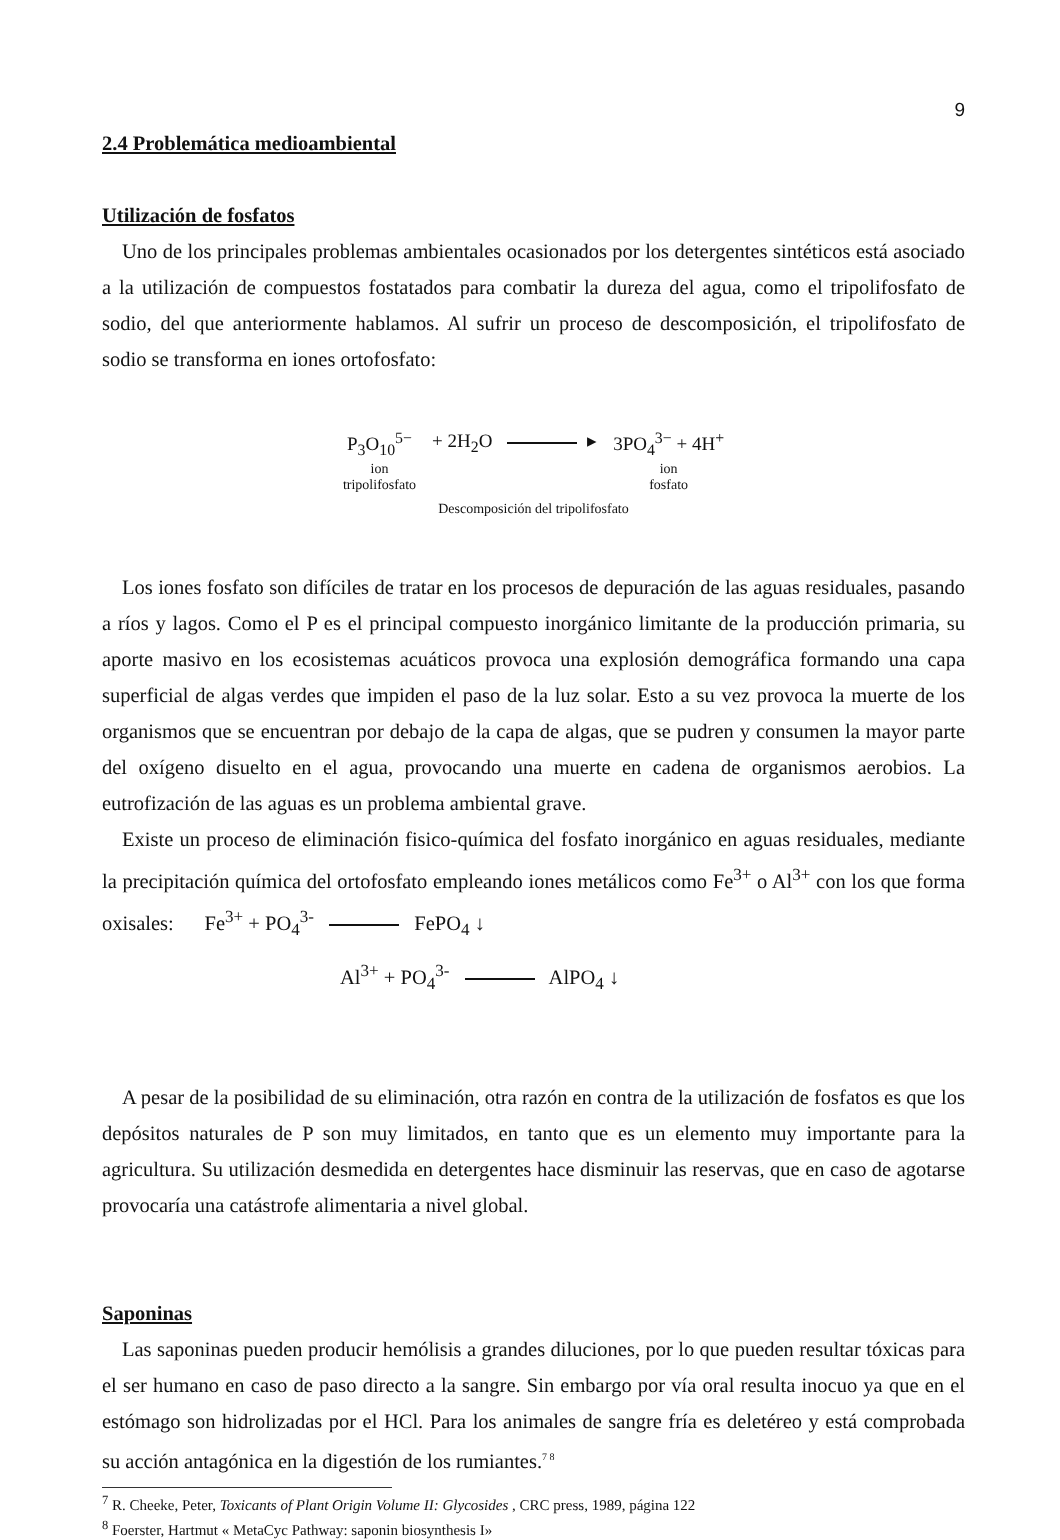9
2.4 Problemática medioambiental
Utilización de fosfatos
Uno de los principales problemas ambientales ocasionados por los detergentes sintéticos está asociado a la utilización de compuestos fostatados para combatir la dureza del agua, como el tripolifosfato de sodio, del que anteriormente hablamos. Al sufrir un proceso de descomposición, el tripolifosfato de sodio se transforma en iones ortofosfato:
| P<sub>3</sub>O<sub>10</sub><sup>5−</sup> | + 2H<sub>2</sub>O ▸ | 3PO<sub>4</sub><sup>3−</sup> + 4H<sup>+</sup> |
| ion tripolifosfato | | ion fosfato |
Descomposición del tripolifosfato
Los iones fosfato son difíciles de tratar en los procesos de depuración de las aguas residuales, pasando a ríos y lagos. Como el P es el principal compuesto inorgánico limitante de la producción primaria, su aporte masivo en los ecosistemas acuáticos provoca una explosión demográfica formando una capa superficial de algas verdes que impiden el paso de la luz solar. Esto a su vez provoca la muerte de los organismos que se encuentran por debajo de la capa de algas, que se pudren y consumen la mayor parte del oxígeno disuelto en el agua, provocando una muerte en cadena de organismos aerobios. La eutrofización de las aguas es un problema ambiental grave.
Existe un proceso de eliminación fisico-química del fosfato inorgánico en aguas residuales, mediante la precipitación química del ortofosfato empleando iones metálicos como Fe<sup>3+</sup> o Al<sup>3+</sup> con los que forma oxisales: Fe<sup>3+</sup> + PO<sub>4</sub><sup>3-</sup> FePO<sub>4</sub> ↓
Al<sup>3+</sup> + PO<sub>4</sub><sup>3-</sup> AlPO<sub>4</sub> ↓
A pesar de la posibilidad de su eliminación, otra razón en contra de la utilización de fosfatos es que los depósitos naturales de P son muy limitados, en tanto que es un elemento muy importante para la agricultura. Su utilización desmedida en detergentes hace disminuir las reservas, que en caso de agotarse provocaría una catástrofe alimentaria a nivel global.
Saponinas
Las saponinas pueden producir hemólisis a grandes diluciones, por lo que pueden resultar tóxicas para el ser humano en caso de paso directo a la sangre. Sin embargo por vía oral resulta inocuo ya que en el estómago son hidrolizadas por el HCl. Para los animales de sangre fría es deletéreo y está comprobada su acción antagónica en la digestión de los rumiantes.<sup>7 8</sup>
<sup>7</sup> R. Cheeke, Peter, Toxicants of Plant Origin Volume II: Glycosides , CRC press, 1989, página 122
<sup>8</sup> Foerster, Hartmut « MetaCyc Pathway: saponin biosynthesis I»